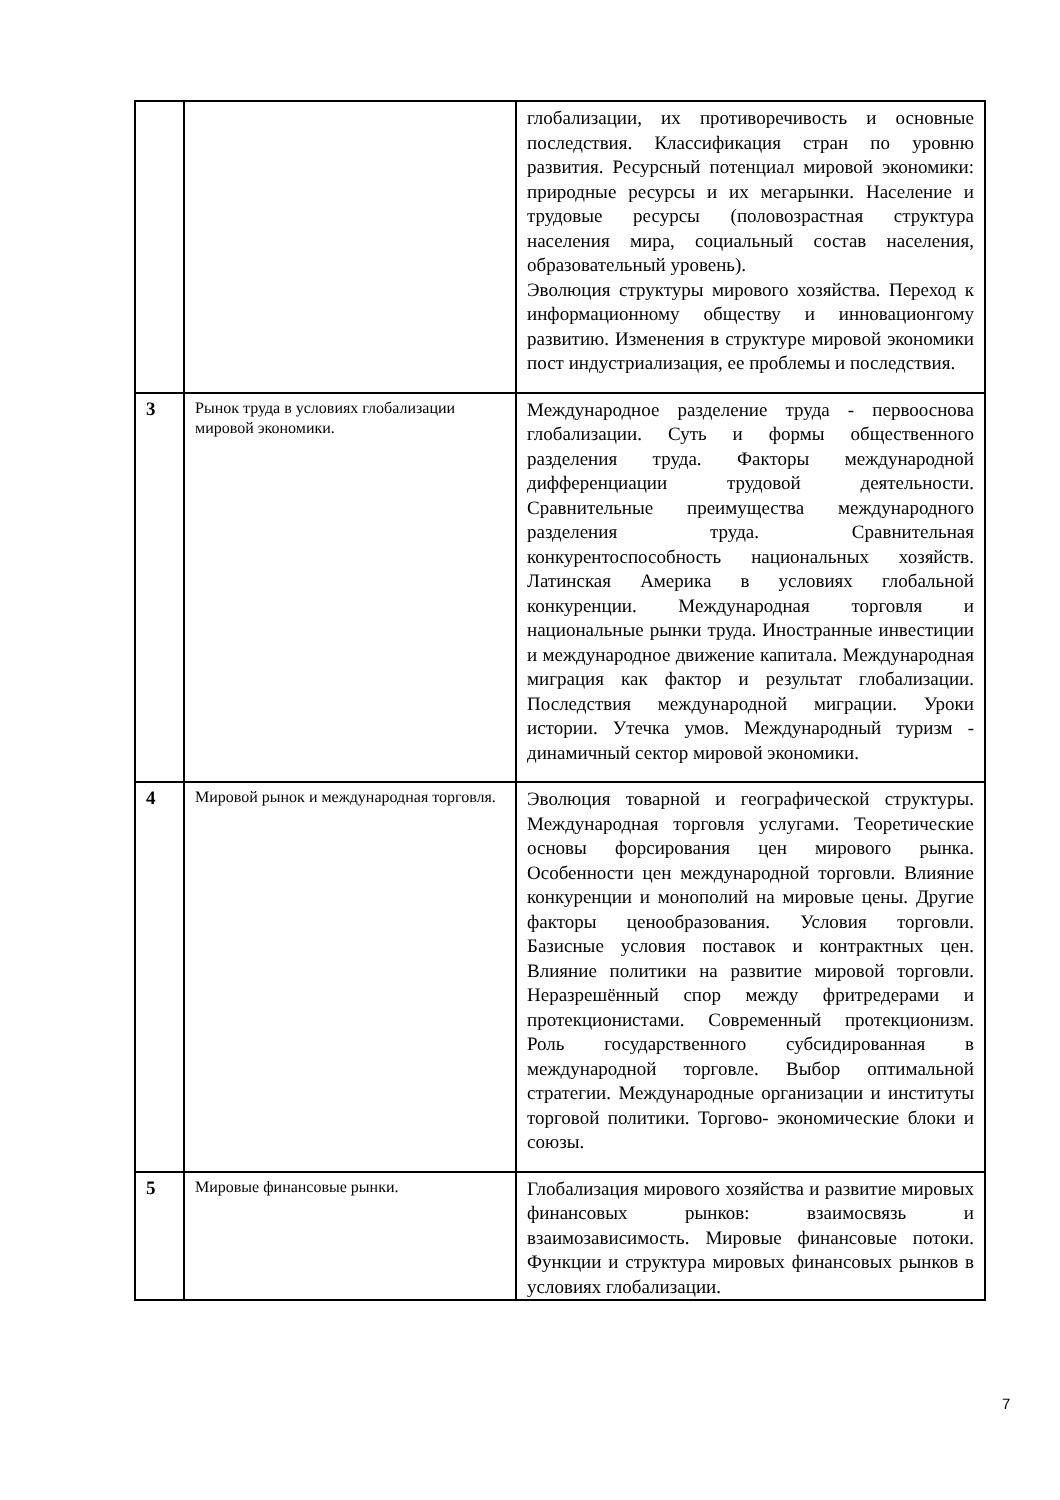| | | глобализации, их противоречивость и основные последствия. Классификация стран по уровню развития. Ресурсный потенциал мировой экономики: природные ресурсы и их мегарынки. Население и трудовые ресурсы (половозрастная структура населения мира, социальный состав населения, образовательный уровень). Эволюция структуры мирового хозяйства. Переход к информационному обществу и инновационгому развитию. Изменения в структуре мировой экономики пост индустриализация, ее проблемы и последствия. |
| 3 | Рынок труда в условиях глобализации мировой экономики. | Международное разделение труда - первооснова глобализации. Суть и формы общественного разделения труда. Факторы международной дифференциации трудовой деятельности. Сравнительные преимущества международного разделения труда. Сравнительная конкурентоспособность национальных хозяйств. Латинская Америка в условиях глобальной конкуренции. Международная торговля и национальные рынки труда. Иностранные инвестиции и международное движение капитала. Международная миграция как фактор и результат глобализации. Последствия международной миграции. Уроки истории. Утечка умов. Международный туризм - динамичный сектор мировой экономики. |
| 4 | Мировой рынок и международная торговля. | Эволюция товарной и географической структуры. Международная торговля услугами. Теоретические основы форсирования цен мирового рынка. Особенности цен международной торговли. Влияние конкуренции и монополий на мировые цены. Другие факторы ценообразования. Условия торговли. Базисные условия поставок и контрактных цен. Влияние политики на развитие мировой торговли. Неразрешённый спор между фритредерами и протекционистами. Современный протекционизм. Роль государственного субсидированная в международной торговле. Выбор оптимальной стратегии. Международные организации и институты торговой политики. Торгово- экономические блоки и союзы. |
| 5 | Мировые финансовые рынки. | Глобализация мирового хозяйства и развитие мировых финансовых рынков: взаимосвязь и взаимозависимость. Мировые финансовые потоки. Функции и структура мировых финансовых рынков в условиях глобализации. |
7